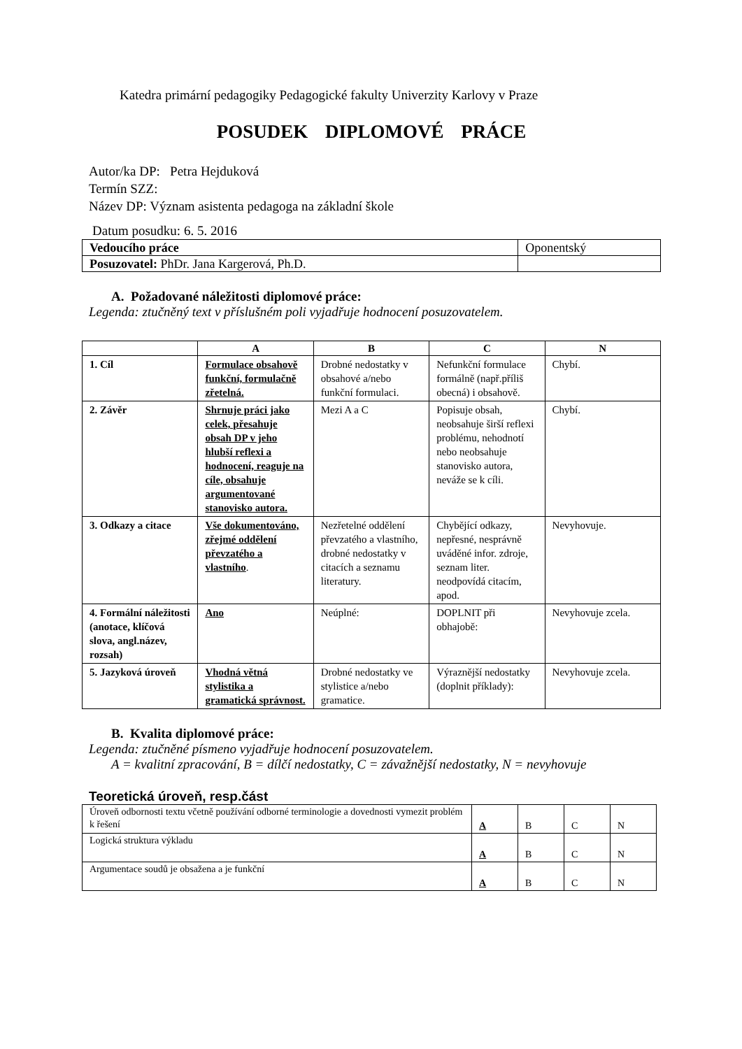Katedra primární pedagogiky Pedagogické fakulty Univerzity Karlovy v Praze
POSUDEK DIPLOMOVÉ PRÁCE
Autor/ka DP: Petra Hejduková
Termín SZZ:
Název DP: Význam asistenta pedagoga na základní škole
Datum posudku: 6. 5. 2016
| Vedoucího práce | Oponentský |
| Posuzovatel: PhDr. Jana Kargerová, Ph.D. | |
A. Požadované náležitosti diplomové práce:
Legenda: ztučněný text v příslušném poli vyjadřuje hodnocení posuzovatelem.
| | A | B | C | N |
| --- | --- | --- | --- | --- |
| 1. Cíl | Formulace obsahově funkční, formulačně zřetelná. | Drobné nedostatky v obsahové a/nebo funkční formulaci. | Nefunkční formulace formálně (např.příliš obecná) i obsahově. | Chybí. |
| 2. Závěr | Shrnuje práci jako celek, přesahuje obsah DP v jeho hlubší reflexi a hodnocení, reaguje na cíle, obsahuje argumentované stanovisko autora. | Mezi A a C | Popisuje obsah, neobsahuje širší reflexi problému, nehodnotí nebo neobsahuje stanovisko autora, neváže se k cíli. | Chybí. |
| 3. Odkazy a citace | Vše dokumentováno, zřejmé oddělení převzatého a vlastního . | Nezřetelné oddělení převzatého a vlastního, drobné nedostatky v citacích a seznamu literatury. | Chybějící odkazy, nepřesné, nesprávně uváděné infor. zdroje, seznam liter. neodpovídá citacím, apod. | Nevyhovuje. |
| 4. Formální náležitosti (anotace, klíčová slova, angl.název, rozsah) | Ano | Neúplné: | DOPLNIT při obhajobě: | Nevyhovuje zcela. |
| 5. Jazyková úroveň | Vhodná větná stylistika a gramatická správnost. | Drobné nedostatky ve stylistice a/nebo gramatice. | Výraznější nedostatky (doplnit příklady): | Nevyhovuje zcela. |
B. Kvalita diplomové práce:
Legenda: ztučněné písmeno vyjadřuje hodnocení posuzovatelem.
A = kvalitní zpracování, B = dílčí nedostatky, C = závažnější nedostatky, N = nevyhovuje
Teoretická úroveň, resp.část
| Úroveň odbornosti textu včetně používání odborné terminologie a dovednosti vymezit problém k řešení | A | B | C | N |
| Logická struktura výkladu | A | B | C | N |
| Argumentace soudů je obsažena a je funkční | A | B | C | N |